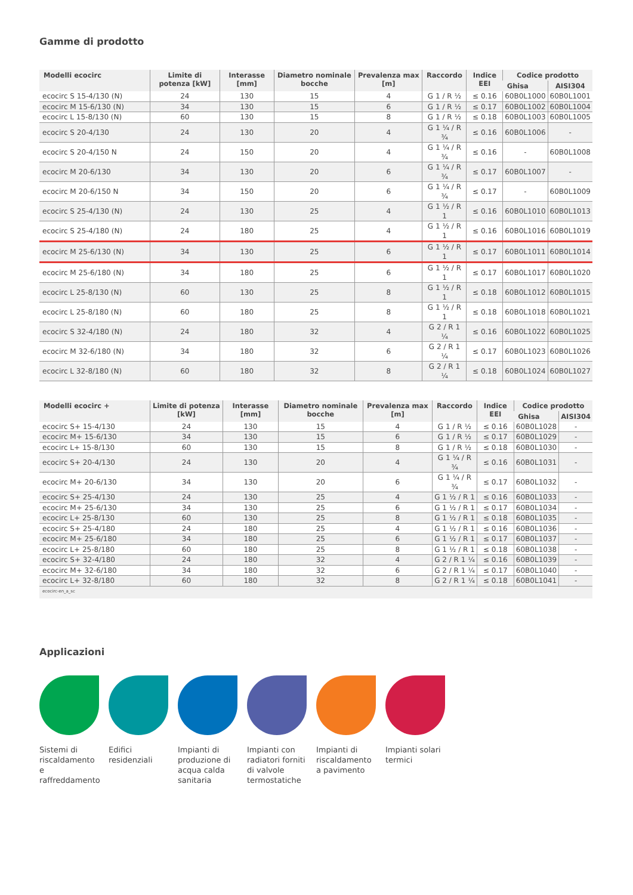Gamme di prodotto
| Modelli ecocirc | Limite di potenza [kW] | Interasse [mm] | Diametro nominale bocche | Prevalenza max [m] | Raccordo | Indice EEI | Codice prodotto | |
| --- | --- | --- | --- | --- | --- | --- | --- | --- |
| | | | | | | | Ghisa | AISI304 |
| ecocirc S 15-4/130 (N) | 24 | 130 | 15 | 4 | G 1 / R ½ | ≤ 0.16 | 60B0L1000 | 60B0L1001 |
| ecocirc M 15-6/130 (N) | 34 | 130 | 15 | 6 | G 1 / R ½ | ≤ 0.17 | 60B0L1002 | 60B0L1004 |
| ecocirc L 15-8/130 (N) | 60 | 130 | 15 | 8 | G 1 / R ½ | ≤ 0.18 | 60B0L1003 | 60B0L1005 |
| ecocirc S 20-4/130 | 24 | 130 | 20 | 4 | G 1 ¼ / R ¾ | ≤ 0.16 | 60B0L1006 | - |
| ecocirc S 20-4/150 N | 24 | 150 | 20 | 4 | G 1 ¼ / R ¾ | ≤ 0.16 | - | 60B0L1008 |
| ecocirc M 20-6/130 | 34 | 130 | 20 | 6 | G 1 ¼ / R ¾ | ≤ 0.17 | 60B0L1007 | - |
| ecocirc M 20-6/150 N | 34 | 150 | 20 | 6 | G 1 ¼ / R ¾ | ≤ 0.17 | - | 60B0L1009 |
| ecocirc S 25-4/130 (N) | 24 | 130 | 25 | 4 | G 1 ½ / R 1 | ≤ 0.16 | 60B0L1010 | 60B0L1013 |
| ecocirc S 25-4/180 (N) | 24 | 180 | 25 | 4 | G 1 ½ / R 1 | ≤ 0.16 | 60B0L1016 | 60B0L1019 |
| ecocirc M 25-6/130 (N) | 34 | 130 | 25 | 6 | G 1 ½ / R 1 | ≤ 0.17 | 60B0L1011 | 60B0L1014 |
| ecocirc M 25-6/180 (N) | 34 | 180 | 25 | 6 | G 1 ½ / R 1 | ≤ 0.17 | 60B0L1017 | 60B0L1020 |
| ecocirc L 25-8/130 (N) | 60 | 130 | 25 | 8 | G 1 ½ / R 1 | ≤ 0.18 | 60B0L1012 | 60B0L1015 |
| ecocirc L 25-8/180 (N) | 60 | 180 | 25 | 8 | G 1 ½ / R 1 | ≤ 0.18 | 60B0L1018 | 60B0L1021 |
| ecocirc S 32-4/180 (N) | 24 | 180 | 32 | 4 | G 2 / R 1 ¼ | ≤ 0.16 | 60B0L1022 | 60B0L1025 |
| ecocirc M 32-6/180 (N) | 34 | 180 | 32 | 6 | G 2 / R 1 ¼ | ≤ 0.17 | 60B0L1023 | 60B0L1026 |
| ecocirc L 32-8/180 (N) | 60 | 180 | 32 | 8 | G 2 / R 1 ¼ | ≤ 0.18 | 60B0L1024 | 60B0L1027 |
| Modelli ecocirc + | Limite di potenza [kW] | Interasse [mm] | Diametro nominale bocche | Prevalenza max [m] | Raccordo | Indice EEI | Codice prodotto | |
| --- | --- | --- | --- | --- | --- | --- | --- | --- |
| | | | | | | | Ghisa | AISI304 |
| ecocirc S+ 15-4/130 | 24 | 130 | 15 | 4 | G 1 / R ½ | ≤ 0.16 | 60B0L1028 | - |
| ecocirc M+ 15-6/130 | 34 | 130 | 15 | 6 | G 1 / R ½ | ≤ 0.17 | 60B0L1029 | - |
| ecocirc L+ 15-8/130 | 60 | 130 | 15 | 8 | G 1 / R ½ | ≤ 0.18 | 60B0L1030 | - |
| ecocirc S+ 20-4/130 | 24 | 130 | 20 | 4 | G 1 ¼ / R ¾ | ≤ 0.16 | 60B0L1031 | - |
| ecocirc M+ 20-6/130 | 34 | 130 | 20 | 6 | G 1 ¼ / R ¾ | ≤ 0.17 | 60B0L1032 | - |
| ecocirc S+ 25-4/130 | 24 | 130 | 25 | 4 | G 1 ½ / R 1 | ≤ 0.16 | 60B0L1033 | - |
| ecocirc M+ 25-6/130 | 34 | 130 | 25 | 6 | G 1 ½ / R 1 | ≤ 0.17 | 60B0L1034 | - |
| ecocirc L+ 25-8/130 | 60 | 130 | 25 | 8 | G 1 ½ / R 1 | ≤ 0.18 | 60B0L1035 | - |
| ecocirc S+ 25-4/180 | 24 | 180 | 25 | 4 | G 1 ½ / R 1 | ≤ 0.16 | 60B0L1036 | - |
| ecocirc M+ 25-6/180 | 34 | 180 | 25 | 6 | G 1 ½ / R 1 | ≤ 0.17 | 60B0L1037 | - |
| ecocirc L+ 25-8/180 | 60 | 180 | 25 | 8 | G 1 ½ / R 1 | ≤ 0.18 | 60B0L1038 | - |
| ecocirc S+ 32-4/180 | 24 | 180 | 32 | 4 | G 2 / R 1 ¼ | ≤ 0.16 | 60B0L1039 | - |
| ecocirc M+ 32-6/180 | 34 | 180 | 32 | 6 | G 2 / R 1 ¼ | ≤ 0.17 | 60B0L1040 | - |
| ecocirc L+ 32-8/180 | 60 | 180 | 32 | 8 | G 2 / R 1 ¼ | ≤ 0.18 | 60B0L1041 | - |
| ecocirc-en_a_sc | | | | | | | | |
Applicazioni
Sistemi di riscaldamento e raffreddamento
Edifici residenziali
Impianti di produzione di acqua calda sanitaria
Impianti con radiatori forniti di valvole termostatiche
Impianti di riscaldamento a pavimento
Impianti solari termici